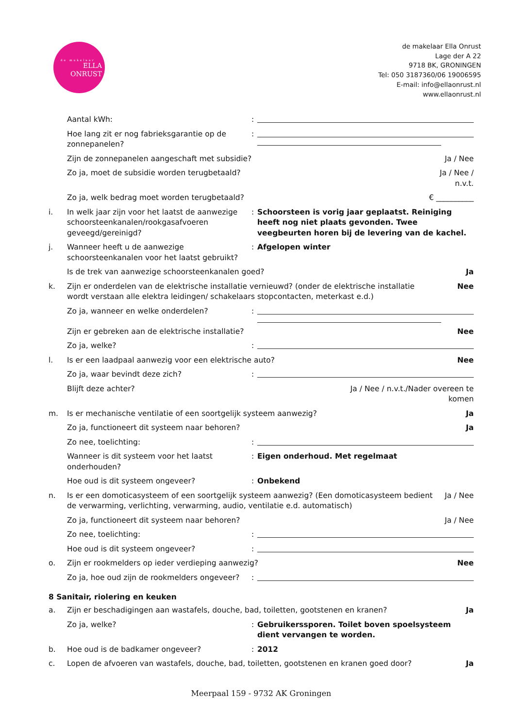de makelaar
ELLA
ONRUST
de makelaar Ella Onrust
Lage der A 22
9718 BK, GRONINGEN
Tel: 050 3187360/06 19006595
E-mail: info@ellaonrust.nl
www.ellaonrust.nl
Aantal kWh: :
Hoe lang zit er nog fabrieksgarantie op de zonnepanelen?
:
Zijn de zonnepanelen aangeschaft met subsidie?
Ja / Nee
Zo ja, moet de subsidie worden terugbetaald?
Ja / Nee /
n.v.t.
Zo ja, welk bedrag moet worden terugbetaald?
€ __________
i. In welk jaar zijn voor het laatst de aanwezige schoorsteenkanalen/rookgasafvoeren geveegd/gereinigd?
: Schoorsteen is vorig jaar geplaatst. Reiniging heeft nog niet plaats gevonden. Twee veegbeurten horen bij de levering van de kachel.
j. Wanneer heeft u de aanwezige schoorsteenkanalen voor het laatst gebruikt?
: Afgelopen winter
Is de trek van aanwezige schoorsteenkanalen goed?
Ja
k. Zijn er onderdelen van de elektrische installatie vernieuwd? (onder de elektrische installatie wordt verstaan alle elektra leidingen/ schakelaars stopcontacten, meterkast e.d.)
Nee
Zo ja, wanneer en welke onderdelen? :
Zijn er gebreken aan de elektrische installatie?
Nee
Zo ja, welke? :
l. Is er een laadpaal aanwezig voor een elektrische auto?
Nee
Zo ja, waar bevindt deze zich? :
Blijft deze achter? Ja / Nee / n.v.t./Nader overeen te
komen
m. Is er mechanische ventilatie of een soortgelijk systeem aanwezig?
Ja
Zo ja, functioneert dit systeem naar behoren?
Ja
Zo nee, toelichting: :
Wanneer is dit systeem voor het laatst onderhouden?
: Eigen onderhoud. Met regelmaat
Hoe oud is dit systeem ongeveer? : Onbekend
n. Is er een domoticasysteem of een soortgelijk systeem aanwezig? (Een domoticasysteem bedient de verwarming, verlichting, verwarming, audio, ventilatie e.d. automatisch)
Ja / Nee
Zo ja, functioneert dit systeem naar behoren?
Ja / Nee
Zo nee, toelichting: :
Hoe oud is dit systeem ongeveer? :
o. Zijn er rookmelders op ieder verdieping aanwezig?
Nee
Zo ja, hoe oud zijn de rookmelders ongeveer?
:
8 Sanitair, riolering en keuken
a. Zijn er beschadigingen aan wastafels, douche, bad, toiletten, gootstenen en kranen?
Ja
Zo ja, welke? : Gebruikerssporen. Toilet boven spoelsysteem dient vervangen te worden.
b. Hoe oud is de badkamer ongeveer? : 2012
c. Lopen de afvoeren van wastafels, douche, bad, toiletten, gootstenen en kranen goed door?
Ja
Meerpaal 159 - 9732 AK Groningen